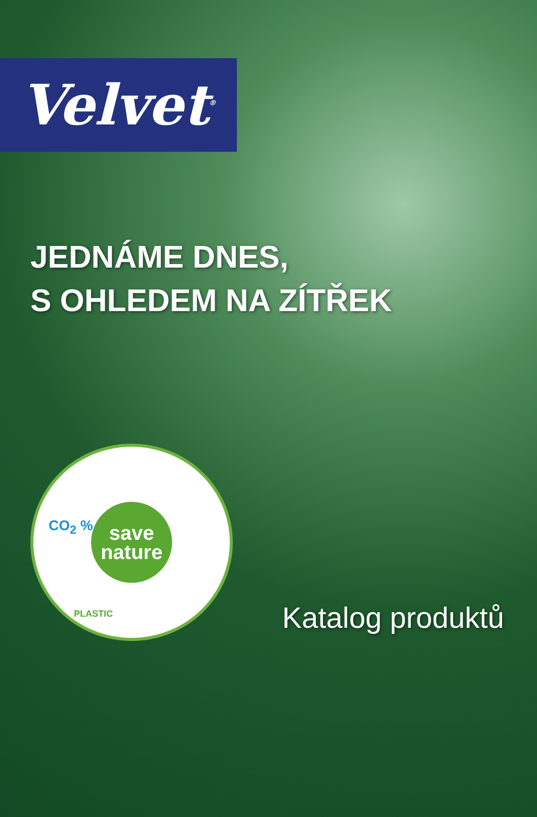Velvet<sup>®</sup>
JEDNÁME DNES,
S OHLEDEM NA ZÍTŘEK
CO<sub>2</sub> %
save
nature
PLASTIC
Katalog produktů